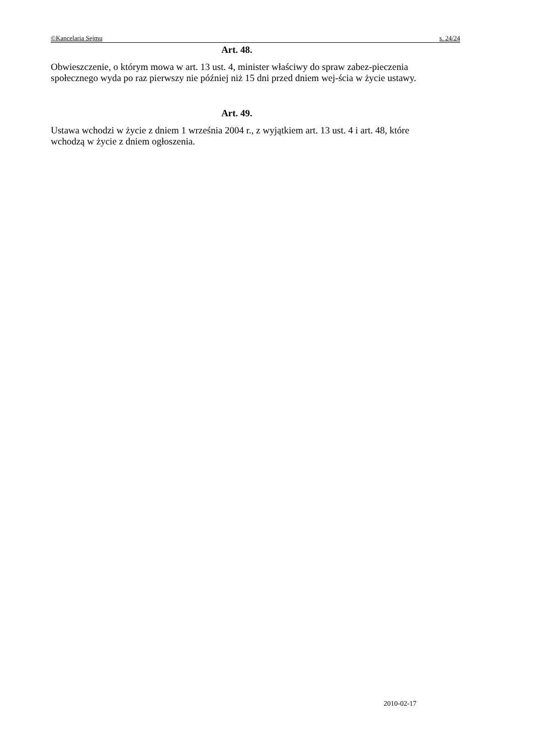©Kancelaria Sejmu s. 24/24
Art. 48.
Obwieszczenie, o którym mowa w art. 13 ust. 4, minister właściwy do spraw zabez-pieczenia społecznego wyda po raz pierwszy nie później niż 15 dni przed dniem wej-ścia w życie ustawy.
Art. 49.
Ustawa wchodzi w życie z dniem 1 września 2004 r., z wyjątkiem art. 13 ust. 4 i art. 48, które wchodzą w życie z dniem ogłoszenia.
2010-02-17